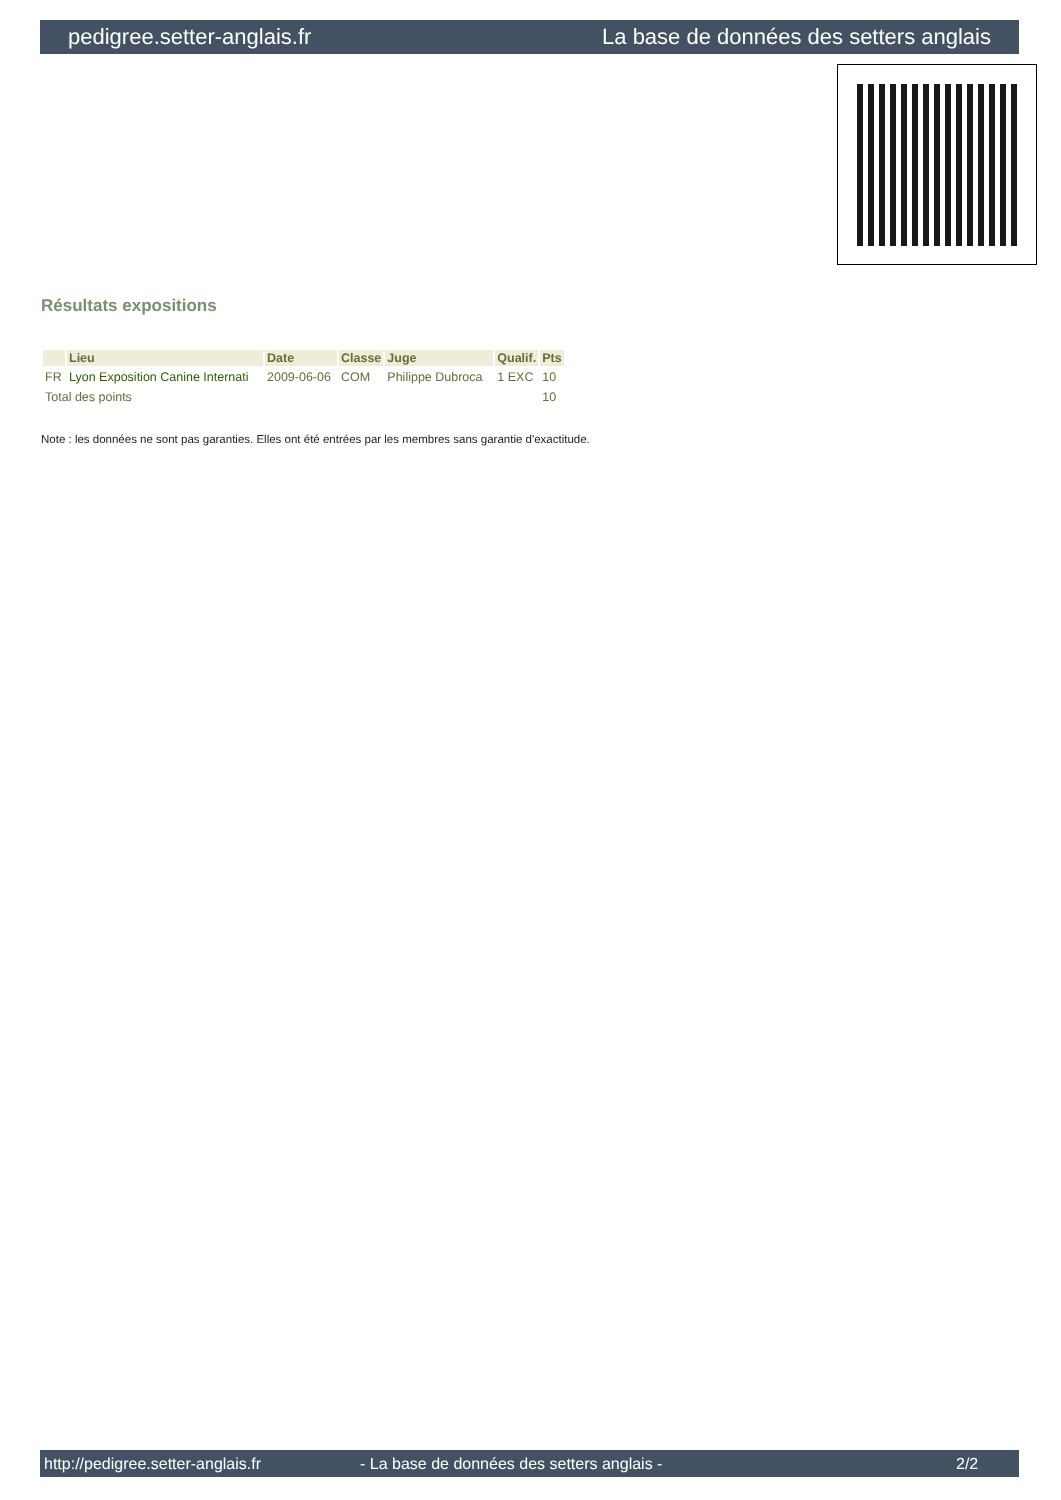pedigree.setter-anglais.fr La base de données des setters anglais
Résultats expositions
| | Lieu | Date | Classe | Juge | Qualif. | Pts |
| --- | --- | --- | --- | --- | --- | --- |
| FR | Lyon Exposition Canine Internati | 2009-06-06 | COM | Philippe Dubroca | 1 EXC | 10 |
| Total des points | | | | | | 10 |
Note : les données ne sont pas garanties. Elles ont été entrées par les membres sans garantie d'exactitude.
http://pedigree.setter-anglais.fr - La base de données des setters anglais - 2/2